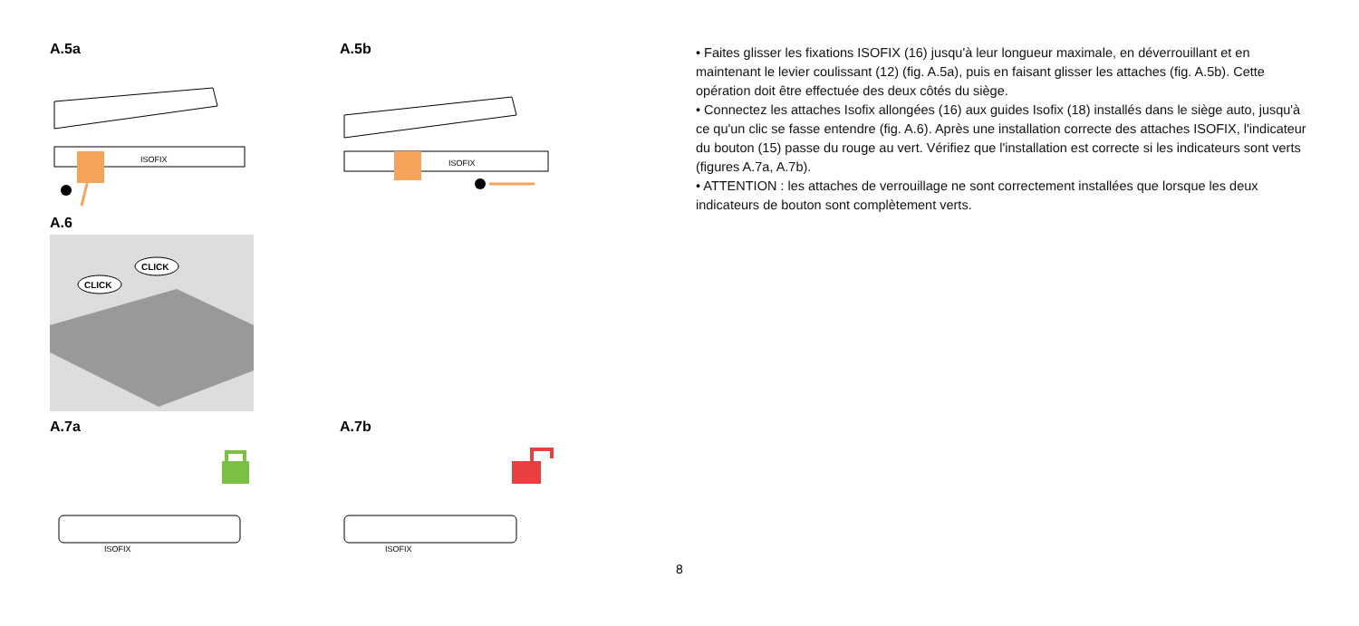A.5a
ISOFIX
A.5b
ISOFIX
A.6
CLICK
CLICK
A.7a
ISOFIX
A.7b
ISOFIX
• Faites glisser les fixations ISOFIX (16) jusqu'à leur longueur maximale, en déverrouillant et en maintenant le levier coulissant (12) (fig. A.5a), puis en faisant glisser les attaches (fig. A.5b). Cette opération doit être effectuée des deux côtés du siège.
• Connectez les attaches Isofix allongées (16) aux guides Isofix (18) installés dans le siège auto, jusqu'à ce qu'un clic se fasse entendre (fig. A.6). Après une installation correcte des attaches ISOFIX, l'indicateur du bouton (15) passe du rouge au vert. Vérifiez que l'installation est correcte si les indicateurs sont verts (figures A.7a, A.7b).
• ATTENTION : les attaches de verrouillage ne sont correctement installées que lorsque les deux indicateurs de bouton sont complètement verts.
8